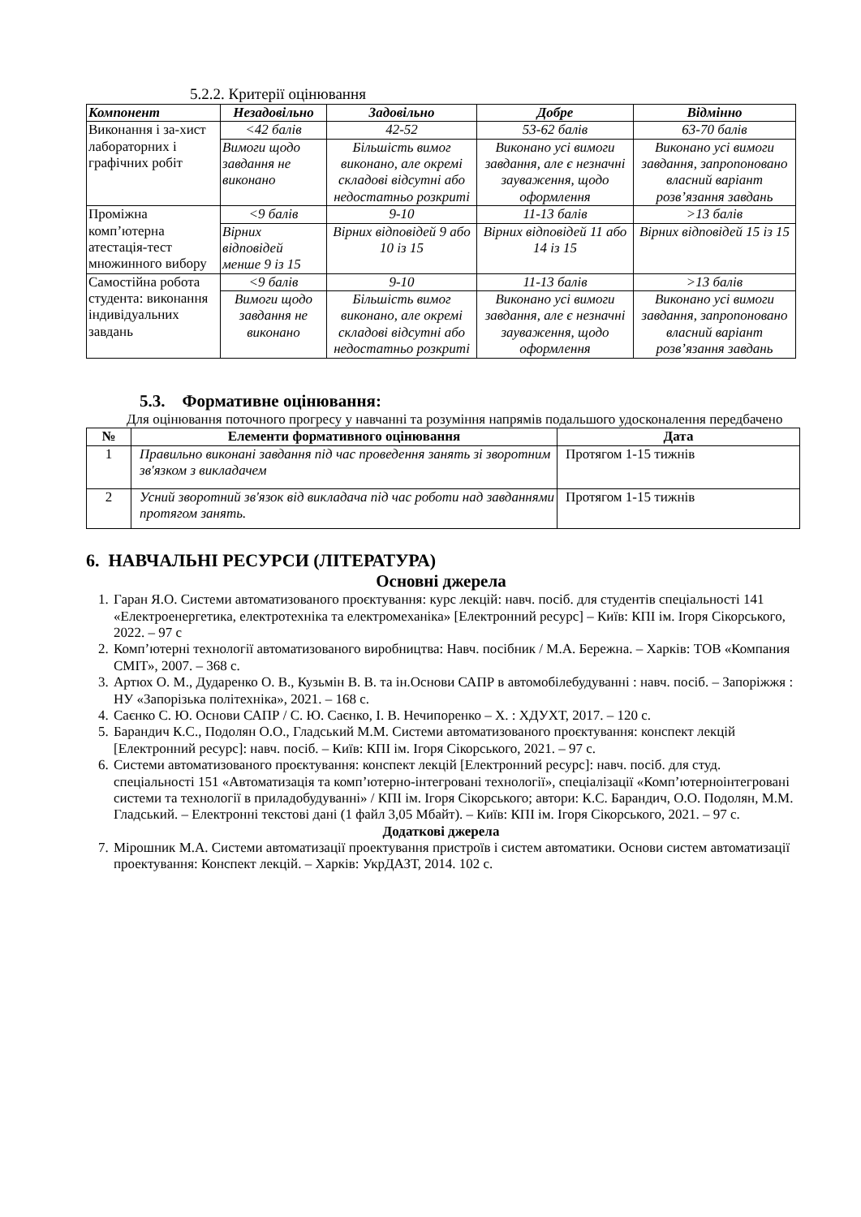5.2.2. Критерії оцінювання
| Компонент | Незадовільно | Задовільно | Добре | Відмінно |
| --- | --- | --- | --- | --- |
| Виконання і за-хист лабораторних і графічних робіт | <42 балів | 42-52 | 53-62 балів | 63-70 балів |
| | Вимоги щодо завдання не виконано | Більшість вимог виконано, але окремі складові відсутні або недостатньо розкриті | Виконано усі вимоги завдання, але є незначні зауваження, щодо оформлення | Виконано усі вимоги завдання, запропоновано власний варіант розв’язання завдань |
| Проміжна комп’ютерна атестація-тест множинного вибору | <9 балів | 9-10 | 11-13 балів | >13 балів |
| | Вірних відповідей менше 9 із 15 | Вірних відповідей 9 або 10 із 15 | Вірних відповідей 11 або 14 із 15 | Вірних відповідей 15 із 15 |
| Самостійна робота студента: виконання індивідуальних завдань | <9 балів | 9-10 | 11-13 балів | >13 балів |
| | Вимоги щодо завдання не виконано | Більшість вимог виконано, але окремі складові відсутні або недостатньо розкриті | Виконано усі вимоги завдання, але є незначні зауваження, щодо оформлення | Виконано усі вимоги завдання, запропоновано власний варіант розв’язання завдань |
5.3. Формативне оцінювання:
Для оцінювання поточного прогресу у навчанні та розуміння напрямів подальшого удосконалення передбачено
| № | Елементи формативного оцінювання | Дата |
| --- | --- | --- |
| 1 | Правильно виконані завдання під час проведення занять зі зворотним зв'язком з викладачем | Протягом 1-15 тижнів |
| 2 | Усний зворотний зв'язок від викладача під час роботи над завданнями протягом занять. | Протягом 1-15 тижнів |
6. НАВЧАЛЬНІ РЕСУРСИ (ЛІТЕРАТУРА)
Основні джерела
1. Гаран Я.О. Системи автоматизованого проєктування: курс лекцій: навч. посіб. для студентів спеціальності 141 «Електроенергетика, електротехніка та електромеханіка» [Електронний ресурс] – Київ: КПІ ім. Ігоря Сікорського, 2022. – 97 с
2. Комп’ютерні технології автоматизованого виробництва: Навч. посібник / М.А. Бережна. – Харків: ТОВ «Компания СМІТ», 2007. – 368 с.
3. Артюх О. М., Дударенко О. В., Кузьмін В. В. та ін.Основи САПР в автомобілебудуванні : навч. посіб. – Запоріжжя : НУ «Запорізька політехніка», 2021. – 168 с.
4. Саєнко С. Ю. Основи САПР / С. Ю. Саєнко, І. В. Нечипоренко – Х. : ХДУХТ, 2017. – 120 с.
5. Барандич К.С., Подолян О.О., Гладський М.М. Системи автоматизованого проєктування: конспект лекцій [Електронний ресурс]: навч. посіб. – Київ: КПІ ім. Ігоря Сікорського, 2021. – 97 с.
6. Системи автоматизованого проєктування: конспект лекцій [Електронний ресурс]: навч. посіб. для студ. спеціальності 151 «Автоматизація та комп’ютерно-інтегровані технології», спеціалізації «Комп’ютерноінтегровані системи та технології в приладобудуванні» / КПІ ім. Ігоря Сікорського; автори: К.С. Барандич, О.О. Подолян, М.М. Гладський. – Електронні текстові дані (1 файл 3,05 Мбайт). – Київ: КПІ ім. Ігоря Сікорського, 2021. – 97 с.
Додаткові джерела
7. Мірошник М.А. Системи автоматизації проектування пристроїв і систем автоматики. Основи систем автоматизації проектування: Конспект лекцій. – Харків: УкрДАЗТ, 2014. 102 с.